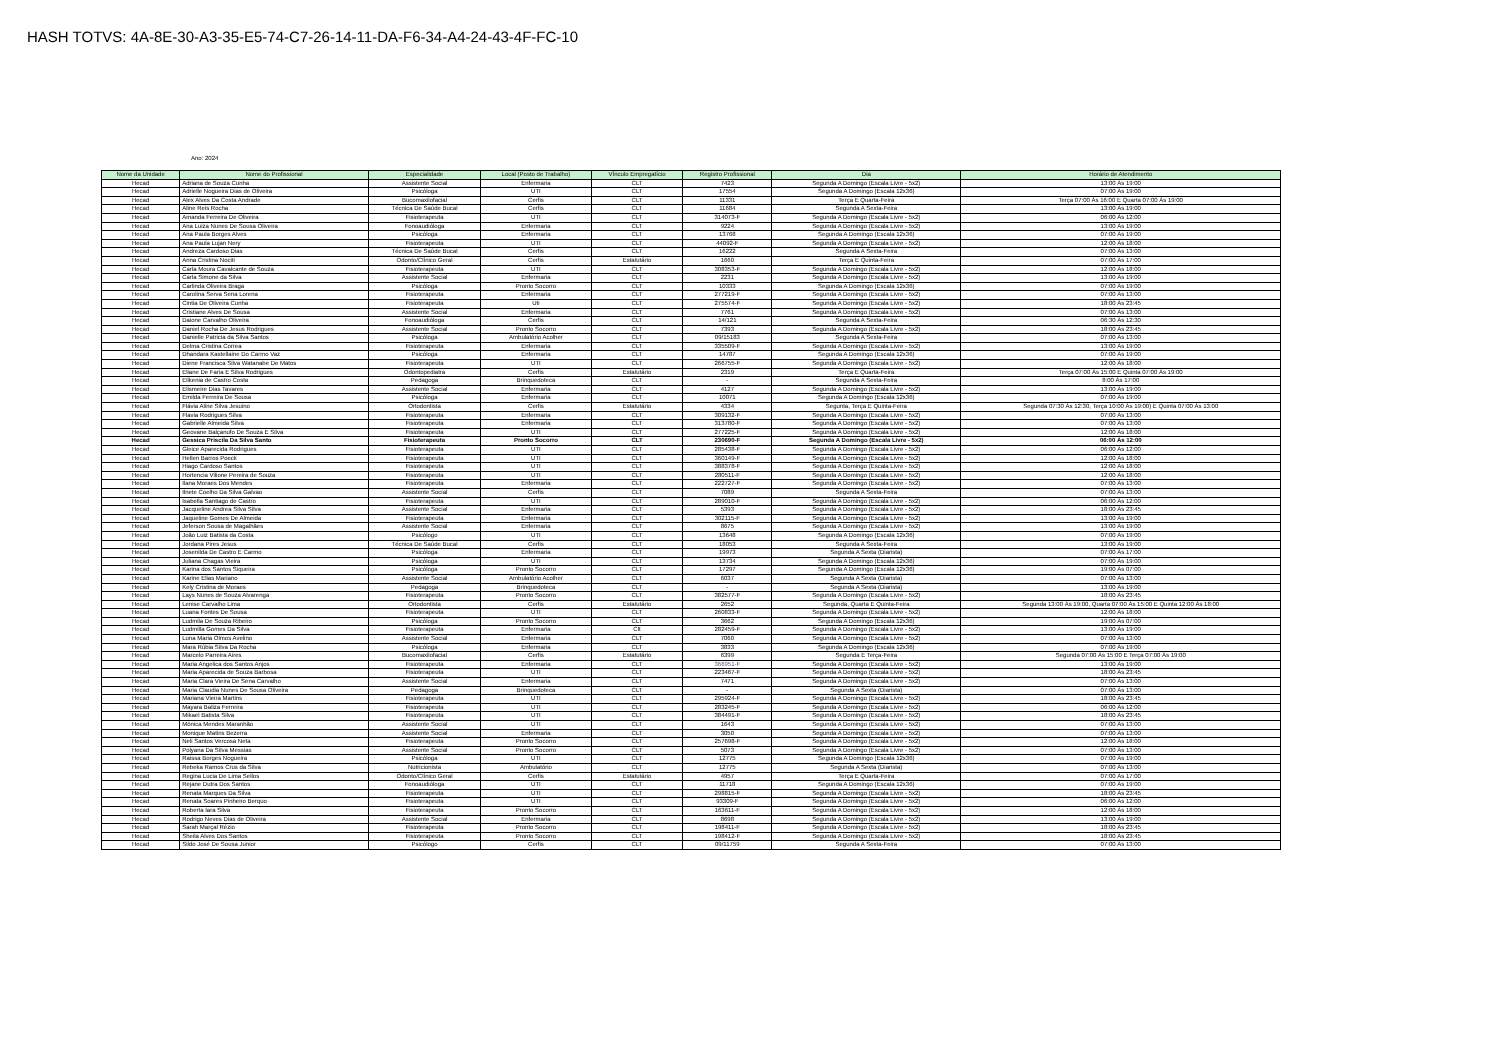HASH TOTVS: 4A-8E-30-A3-35-E5-74-C7-26-14-11-DA-F6-34-A4-24-43-4F-FC-10
Ano: 2024
| Nome da Unidade | Nome do Profissional | Especialidade | Local (Posto de Trabalho) | Vínculo Empregatício | Registro Profissional | Dia | Horário de Atendimento |
| --- | --- | --- | --- | --- | --- | --- | --- |
| Hecad | Adriana de Souza Cunha | Assistente Social | Enfermaria | CLT | 7423 | Segunda A Domingo (Escala Livre - 5x2) | 13:00 Às 19:00 |
| Hecad | Adrielle Nogueira Dias de Oliveira | Psicóloga | UTI | CLT | 17554 | Segunda A Domingo (Escala 12x36) | 07:00 Às 19:00 |
| Hecad | Alex Alves Da Costa Andrade | Bucomaxilofacial | Cerfis | CLT | 11331 | Terça E Quarta-Feira | Terça 07:00 Às 16:00 E Quarta 07:00 Às 19:00 |
| Hecad | Aline Reis Rocha | Técnica De Saúde Bucal | Cerfis | CLT | 11684 | Segunda A Sexta-Feira | 13:00 Às 19:00 |
| Hecad | Amanda Ferreira De Oliveira | Fisioterapeuta | UTI | CLT | 314073-F | Segunda A Domingo (Escala Livre - 5x2) | 06:00 Às 12:00 |
| Hecad | Ana Luiza Nunes De Sousa Oliveira | Fonoaudióloga | Enfermaria | CLT | 9224 | Segunda A Domingo (Escala Livre - 5x2) | 13:00 Às 19:00 |
| Hecad | Ana Paula Borges Alves | Psicóloga | Enfermaria | CLT | 13768 | Segunda A Domingo (Escala 12x36) | 07:00 Às 19:00 |
| Hecad | Ana Paula Lujan Nery | Fisioterapeuta | UTI | CLT | 44092-F | Segunda A Domingo (Escala Livre - 5x2) | 12:00 Às 18:00 |
| Hecad | Andreza Cardoso Dias | Técnica De Saúde Bucal | Cerfis | CLT | 16222 | Segunda A Sexta-Feira | 07:00 Às 13:00 |
| Hecad | Anna Cristina Nociti | Odonto/Clínico Geral | Cerfis | Estatutário | 1660 | Terça E Quinta-Feira | 07:00 Às 17:00 |
| Hecad | Carla Moura Cavalcante de Souza | Fisioterapeuta | UTI | CLT | 308353-F | Segunda A Domingo (Escala Livre - 5x2) | 12:00 Às 18:00 |
| Hecad | Carla Simone da Silva | Assistente Social | Enfermaria | CLT | 2231 | Segunda A Domingo (Escala Livre - 5x2) | 13:00 Às 19:00 |
| Hecad | Carlinda Oliveira Braga | Psicóloga | Pronto Socorro | CLT | 10333 | Segunda A Domingo (Escala 12x36) | 07:00 Às 19:00 |
| Hecad | Carolina Serva Sena Lorena | Fisioterapeuta | Enfermaria | CLT | 277219-F | Segunda A Domingo (Escala Livre - 5x2) | 07:00 Às 13:00 |
| Hecad | Cintia De Oliveira Cunha | Fisioterapeuta | Uti | CLT | 275574-F | Segunda A Domingo (Escala Livre - 5x2) | 18:00 Às 23:45 |
| Hecad | Cristiane Alves De Sousa | Assistente Social | Enfermaria | CLT | 7761 | Segunda A Domingo (Escala Livre - 5x2) | 07:00 Às 13:00 |
| Hecad | Daione Carvalho Oliveira | Fonoaudióloga | Cerfis | CLT | 14/121 | Segunda A Sexta-Feira | 06:30 Às 12:30 |
| Hecad | Daniel Rocha De Jesus Rodrigues | Assistente Social | Pronto Socorro | CLT | 7393 | Segunda A Domingo (Escala Livre - 5x2) | 18:00 Às 23:45 |
| Hecad | Danielle Patricia da Silva Santos | Psicóloga | Ambulatório Acolher | CLT | 09/15183 | Segunda A Sexta-Feira | 07:00 Às 13:00 |
| Hecad | Delma Cristina Correa | Fisioterapeuta | Enfermaria | CLT | 335509-F | Segunda A Domingo (Escala Livre - 5x2) | 13:00 Às 19:00 |
| Hecad | Dhandara Kastellaine Do Carmo Vaz | Psicóloga | Enfermaria | CLT | 14787 | Segunda A Domingo (Escala 12x36) | 07:00 Às 19:00 |
| Hecad | Diene Francisca Silva Watanabe De Matos | Fisioterapeuta | UTI | CLT | 266755-F | Segunda A Domingo (Escala Livre - 5x2) | 12:00 Às 18:00 |
| Hecad | Eliane De Faria E Silva Rodrigues | Odontopediatra | Cerfis | Estatutário | 2319 | Terça E Quarta-Feira | Terça 07:00 Às 15:00 E Quinta 07:00 Às 19:00 |
| Hecad | Elikenia de Castro Costa | Pedagoga | Brinquedoteca | CLT | - | Segunda A Sexta-Feira | 8:00 Às 17:00 |
| Hecad | Elismeire Dias Tavares | Assistente Social | Enfermaria | CLT | 4127 | Segunda A Domingo (Escala Livre - 5x2) | 13:00 Às 19:00 |
| Hecad | Emilda Ferreira De Sousa | Psicóloga | Enfermaria | CLT | 10071 | Segunda A Domingo (Escala 12x36) | 07:00 Às 19:00 |
| Hecad | Flávia Aline Silva Jesuino | Ortodontista | Cerfis | Estatutário | 4334 | Segunta, Terça E Quinta-Feira | Segunda 07:30 Às 12:30, Terça 10:00 Às 19:00) E Quinta 07:00 Às 13:00 |
| Hecad | Flavia Rodrigues Silva | Fisioterapeuta | Enfermaria | CLT | 309132-F | Segunda A Domingo (Escala Livre - 5x2) | 07:00 Às 13:00 |
| Hecad | Gabrielle Almeida Silva | Fisioterapeuta | Enfermaria | CLT | 313780-F | Segunda A Domingo (Escala Livre - 5x2) | 07:00 Às 13:00 |
| Hecad | Geovane Balçanufo De Souza E Silva | Fisioterapeuta | UTI | CLT | 277225-F | Segunda A Domingo (Escala Livre - 5x2) | 12:00 Às 18:00 |
| Hecad | Gessica Priscila Da Silva Santo | Fisioterapeuta | Pronto Socorro | CLT | 230690-F | Segunda A Domingo (Escala Livre - 5x2) | 06:00 Às 12:00 |
| Hecad | Gleice Aparecida Rodrigues | Fisioterapeuta | UTI | CLT | 285438-F | Segunda A Domingo (Escala Livre - 5x2) | 06:00 Às 12:00 |
| Hecad | Hellen Barros Poeck | Fisioterapeuta | UTI | CLT | 360149-F | Segunda A Domingo (Escala Livre - 5x2) | 12:00 Às 18:00 |
| Hecad | Hiago Cardoso Santos | Fisioterapeuta | UTI | CLT | 388378-F | Segunda A Domingo (Escala Livre - 5x2) | 12:00 Às 18:00 |
| Hecad | Hortencia Vilione Pereira de Souza | Fisioterapeuta | UTI | CLT | 280511-F | Segunda A Domingo (Escala Livre - 5x2) | 12:00 Às 18:00 |
| Hecad | Ilana Moraes Dos Mendes | Fisioterapeuta | Enfermaria | CLT | 222727-F | Segunda A Domingo (Escala Livre - 5x2) | 07:00 Às 13:00 |
| Hecad | Ilnete Coelho Da Silva Galvao | Assistente Social | Cerfis | CLT | 7089 | Segunda A Sexta-Feira | 07:00 Às 13:00 |
| Hecad | Isabella Santiago de Castro | Fisioterapeuta | UTI | CLT | 289010-F | Segunda A Domingo (Escala Livre - 5x2) | 06:00 Às 12:00 |
| Hecad | Jacqueline Andrea Silva Silva | Assistente Social | Enfermaria | CLT | 5393 | Segunda A Domingo (Escala Livre - 5x2) | 18:00 Às 23:45 |
| Hecad | Jaqueline Gomes De Almeida | Fisioterapeuta | Enfermaria | CLT | 302115-F | Segunda A Domingo (Escala Livre - 5x2) | 13:00 Às 19:00 |
| Hecad | Jeferson Sousa de Magalhães | Assistente Social | Enfermaria | CLT | 8675 | Segunda A Domingo (Escala Livre - 5x2) | 13:00 Às 19:00 |
| Hecad | João Luiz Batista da Costa | Psicólogo | UTI | CLT | 13648 | Segunda A Domingo (Escala 12x36) | 07:00 Às 19:00 |
| Hecad | Jordana Pires Jesus | Técnica De Saúde Bucal | Cerfis | CLT | 18053 | Segunda A Sexta-Feira | 13:00 Às 19:00 |
| Hecad | Josenilda De Castro E Carmo | Psicóloga | Enfermaria | CLT | 19973 | Segunda A Sexta (Diarista) | 07:00 Às 17:00 |
| Hecad | Juliana Chagas Vieira | Psicóloga | UTI | CLT | 13734 | Segunda A Domingo (Escala 12x36) | 07:00 Às 19:00 |
| Hecad | Karina dos Santos Siqueira | Psicóloga | Pronto Socorro | CLT | 17297 | Segunda A Domingo (Escala 12x36) | 19:00 Às 07:00 |
| Hecad | Karine Elias Mariano | Assistente Social | Ambulatório Acolher | CLT | 6037 | Segunda A Sexta (Diarista) | 07:00 Às 13:00 |
| Hecad | Kely Cristina de Moraes | Pedagoga | Brinquedoteca | CLT | - | Segunda A Sexta (Diarista) | 13:00 Às 19:00 |
| Hecad | Lays Nunes de Souza Alvarenga | Fisioterapeuta | Pronto Socorro | CLT | 382577-F | Segunda A Domingo (Escala Livre - 5x2) | 18:00 Às 23:45 |
| Hecad | Lenise Carvalho Lima | Ortodontista | Cerfis | Estatutário | 2652 | Segunda, Quarta E Quinta-Feira | Segunda 13:00 Às 19:00, Quarta 07:00 Às 15:00 E Quinta 12:00 Às 18:00 |
| Hecad | Luana Fontes De Sousa | Fisioterapeuta | UTI | CLT | 260833-F | Segunda A Domingo (Escala Livre - 5x2) | 12:00 Às 18:00 |
| Hecad | Ludmila De Souza Ribeiro | Psicóloga | Pronto Socorro | CLT | 3662 | Segunda A Domingo (Escala 12x36) | 19:00 Às 07:00 |
| Hecad | Ludmilla Gomes Da Silva | Fisioterapeuta | Enfermaria | Clt | 282459-F | Segunda A Domingo (Escala Livre - 5x2) | 13:00 Às 19:00 |
| Hecad | Luna Maria Olmos Avelino | Assistente Social | Enfermaria | CLT | 7060 | Segunda A Domingo (Escala Livre - 5x2) | 07:00 Às 13:00 |
| Hecad | Mara Rúbia Silva Da Rocha | Psicóloga | Enfermaria | CLT | 3833 | Segunda A Domingo (Escala 12x36) | 07:00 Às 19:00 |
| Hecad | Marcelo Parreira Aires | Bucomaxilofacial | Cerfis | Estatutário | 6399 | Segunda E Terça-Feira | Segunda 07:00 Às 15:00 E Terça 07:00 Às 19:00 |
| Hecad | Maria Angelica dos Santos Anjos | Fisioterapeuta | Enfermaria | CLT | 366951-F | Segunda A Domingo (Escala Livre - 5x2) | 13:00 Às 19:00 |
| Hecad | Maria Aparecida de Souza Barbosa | Fisioterapeuta | UTI | CLT | 223467-F | Segunda A Domingo (Escala Livre - 5x2) | 18:00 Às 23:45 |
| Hecad | Maria Clara Vieira De Sena Carvalho | Assistente Social | Enfermaria | CLT | 7471 | Segunda A Domingo (Escala Livre - 5x2) | 07:00 Às 13:00 |
| Hecad | Maria Claudia Nunes De Sousa Oliveira | Pedagoga | Brinquedoteca | CLT | - | Segunda A Sexta (Diarista) | 07:00 Às 13:00 |
| Hecad | Mariana Vieira Martins | Fisioterapeuta | UTI | CLT | 295924-F | Segunda A Domingo (Escala Livre - 5x2) | 18:00 Às 23:45 |
| Hecad | Mayara Baliza Ferreira | Fisioterapeuta | UTI | CLT | 283245-F | Segunda A Domingo (Escala Livre - 5x2) | 06:00 Às 12:00 |
| Hecad | Mikael Batista Silva | Fisioterapeuta | UTI | CLT | 384491-F | Segunda A Domingo (Escala Livre - 5x2) | 18:00 Às 23:45 |
| Hecad | Mônica Mendes Maranhão | Assistente Social | UTI | CLT | 1643 | Segunda A Domingo (Escala Livre - 5x2) | 07:00 Às 13:00 |
| Hecad | Monique Matins Bezerra | Assistente Social | Enfermaria | CLT | 3050 | Segunda A Domingo (Escala Livre - 5x2) | 07:00 Às 13:00 |
| Hecad | Neli Santos Vercosa Neta | Fisioterapeuta | Pronto Socorro | CLT | 257698-F | Segunda A Domingo (Escala Livre - 5x2) | 12:00 Às 18:00 |
| Hecad | Polyana Da Silva Messias | Assistente Social | Pronto Socorro | CLT | 5073 | Segunda A Domingo (Escala Livre - 5x2) | 07:00 Às 13:00 |
| Hecad | Raissa Borges Nogueira | Psicóloga | UTI | CLT | 12775 | Segunda A Domingo (Escala 12x36) | 07:00 Às 19:00 |
| Hecad | Rebeka Ramos Crus da Silva | Nutricionista | Ambulatório | CLT | 12775 | Segunda A Sexta (Diarista) | 07:00 Às 13:00 |
| Hecad | Regina Lucia De Lima Sellos | Odonto/Clínico Geral | Cerfis | Estatutário | 4957 | Terça E Quarta-Feira | 07:00 Às 17:00 |
| Hecad | Rejane Dutra Dos Santos | Fonoaudióloga | UTI | CLT | 11718 | Segunda A Domingo (Escala 12x36) | 07:00 Às 19:00 |
| Hecad | Renata Marques Da Silva | Fisioterapeuta | UTI | CLT | 298815-F | Segunda A Domingo (Escala Livre - 5x2) | 18:00 Às 23:45 |
| Hecad | Renata Soares Pinheiro Berquo | Fisioterapeuta | UTI | CLT | 93309-F | Segunda A Domingo (Escala Livre - 5x2) | 06:00 Às 12:00 |
| Hecad | Roberta Iara Silva | Fisioterapeuta | Pronto Socorro | CLT | 163611-F | Segunda A Domingo (Escala Livre - 5x2) | 12:00 Às 18:00 |
| Hecad | Rodrigo Neves Dias de Oliveira | Assistente Social | Enfermaria | CLT | 8698 | Segunda A Domingo (Escala Livre - 5x2) | 13:00 Às 19:00 |
| Hecad | Sarah Marçal Rézio | Fisioterapeuta | Pronto Socorro | CLT | 198411-F | Segunda A Domingo (Escala Livre - 5x2) | 18:00 Às 23:45 |
| Hecad | Sheila Alves Dos Santos | Fisioterapeuta | Pronto Socorro | CLT | 198412-F | Segunda A Domingo (Escala Livre - 5x2) | 18:00 Às 23:45 |
| Hecad | Sildo José De Sousa Junior | Psicólogo | Cerfis | CLT | 09/11759 | Segunda A Sexta-Feira | 07:00 Às 13:00 |